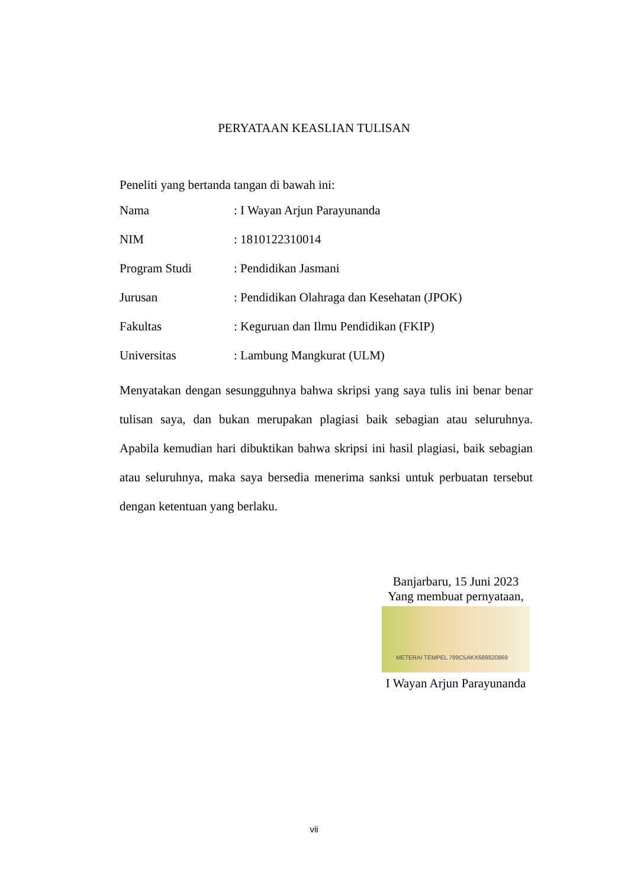PERYATAAN KEASLIAN TULISAN
Peneliti yang bertanda tangan di bawah ini:
| Nama | : I Wayan Arjun Parayunanda |
| NIM | : 1810122310014 |
| Program Studi | : Pendidikan Jasmani |
| Jurusan | : Pendidikan Olahraga dan Kesehatan (JPOK) |
| Fakultas | : Keguruan dan Ilmu Pendidikan (FKIP) |
| Universitas | : Lambung Mangkurat (ULM) |
Menyatakan dengan sesungguhnya bahwa skripsi yang saya tulis ini benar benar tulisan saya, dan bukan merupakan plagiasi baik sebagian atau seluruhnya. Apabila kemudian hari dibuktikan bahwa skripsi ini hasil plagiasi, baik sebagian atau seluruhnya, maka saya bersedia menerima sanksi untuk perbuatan tersebut dengan ketentuan yang berlaku.
Banjarbaru, 15 Juni 2023
Yang membuat pernyataan,
METERAI TEMPEL 789C5AKX689820869
I Wayan Arjun Parayunanda
vii